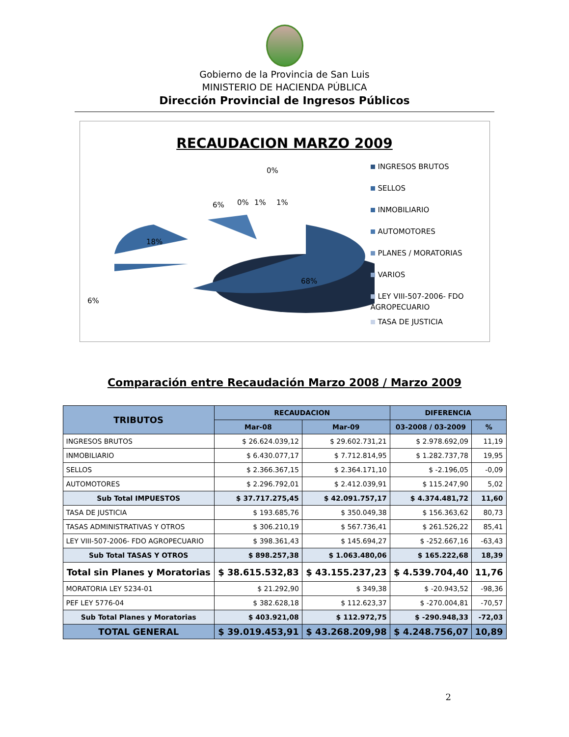Gobierno de la Provincia de San Luis
MINISTERIO DE HACIENDA PÚBLICA
Dirección Provincial de Ingresos Públicos
RECAUDACION MARZO 2009
68%
18%
6%
6%
0%
1%
1%
0%
INGRESOS BRUTOS
SELLOS
INMOBILIARIO
AUTOMOTORES
PLANES / MORATORIAS
VARIOS
LEY VIII-507-2006- FDO
AGROPECUARIO
TASA DE JUSTICIA
Comparación entre Recaudación Marzo 2008 / Marzo 2009
| TRIBUTOS | RECAUDACION | | DIFERENCIA | |
| --- | --- | --- | --- | --- |
| | Mar-08 | Mar-09 | 03-2008 / 03-2009 | % |
| INGRESOS BRUTOS | $ 26.624.039,12 | $ 29.602.731,21 | $ 2.978.692,09 | 11,19 |
| INMOBILIARIO | $ 6.430.077,17 | $ 7.712.814,95 | $ 1.282.737,78 | 19,95 |
| SELLOS | $ 2.366.367,15 | $ 2.364.171,10 | $ -2.196,05 | -0,09 |
| AUTOMOTORES | $ 2.296.792,01 | $ 2.412.039,91 | $ 115.247,90 | 5,02 |
| Sub Total IMPUESTOS | $ 37.717.275,45 | $ 42.091.757,17 | $ 4.374.481,72 | 11,60 |
| TASA DE JUSTICIA | $ 193.685,76 | $ 350.049,38 | $ 156.363,62 | 80,73 |
| TASAS ADMINISTRATIVAS Y OTROS | $ 306.210,19 | $ 567.736,41 | $ 261.526,22 | 85,41 |
| LEY VIII-507-2006- FDO AGROPECUARIO | $ 398.361,43 | $ 145.694,27 | $ -252.667,16 | -63,43 |
| Sub Total TASAS Y OTROS | $ 898.257,38 | $ 1.063.480,06 | $ 165.222,68 | 18,39 |
| Total sin Planes y Moratorias | $ 38.615.532,83 | $ 43.155.237,23 | $ 4.539.704,40 | 11,76 |
| MORATORIA LEY 5234-01 | $ 21.292,90 | $ 349,38 | $ -20.943,52 | -98,36 |
| PEF LEY 5776-04 | $ 382.628,18 | $ 112.623,37 | $ -270.004,81 | -70,57 |
| Sub Total Planes y Moratorias | $ 403.921,08 | $ 112.972,75 | $ -290.948,33 | -72,03 |
| TOTAL GENERAL | $ 39.019.453,91 | $ 43.268.209,98 | $ 4.248.756,07 | 10,89 |
2